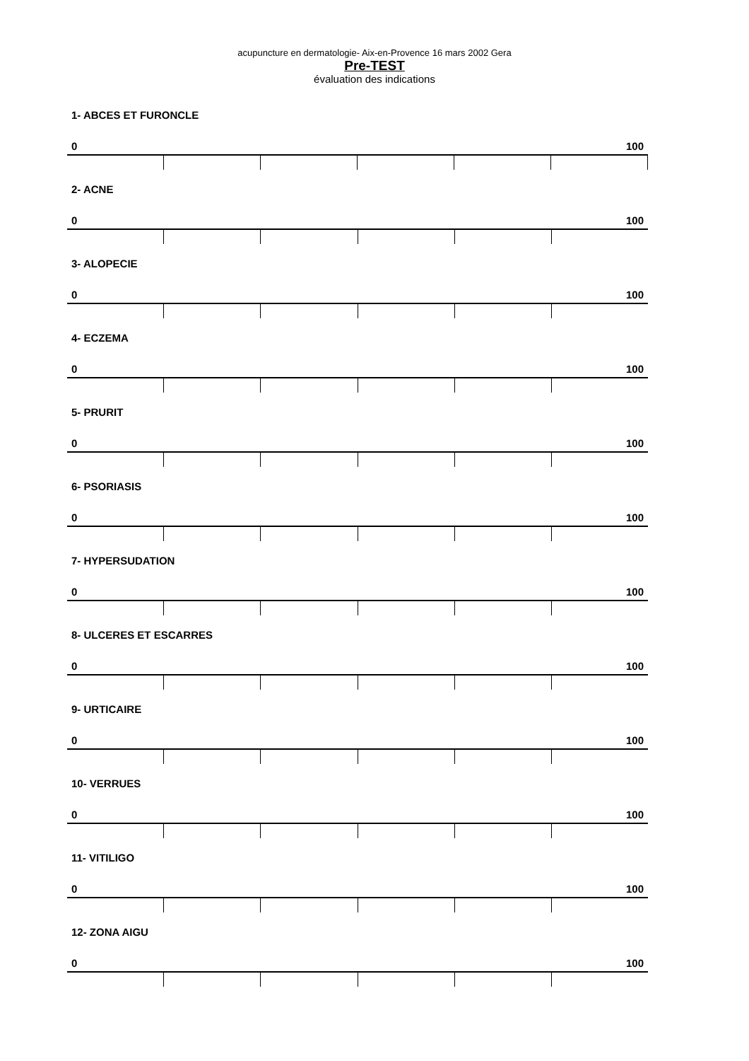acupuncture en dermatologie- Aix-en-Provence 16 mars 2002 Gera
Pre-TEST
évaluation des indications
1- ABCES ET FURONCLE
0 100
2- ACNE
0 100
3- ALOPECIE
0 100
4- ECZEMA
0 100
5- PRURIT
0 100
6- PSORIASIS
0 100
7- HYPERSUDATION
0 100
8- ULCERES ET ESCARRES
0 100
9- URTICAIRE
0 100
10- VERRUES
0 100
11- VITILIGO
0 100
12- ZONA AIGU
0 100